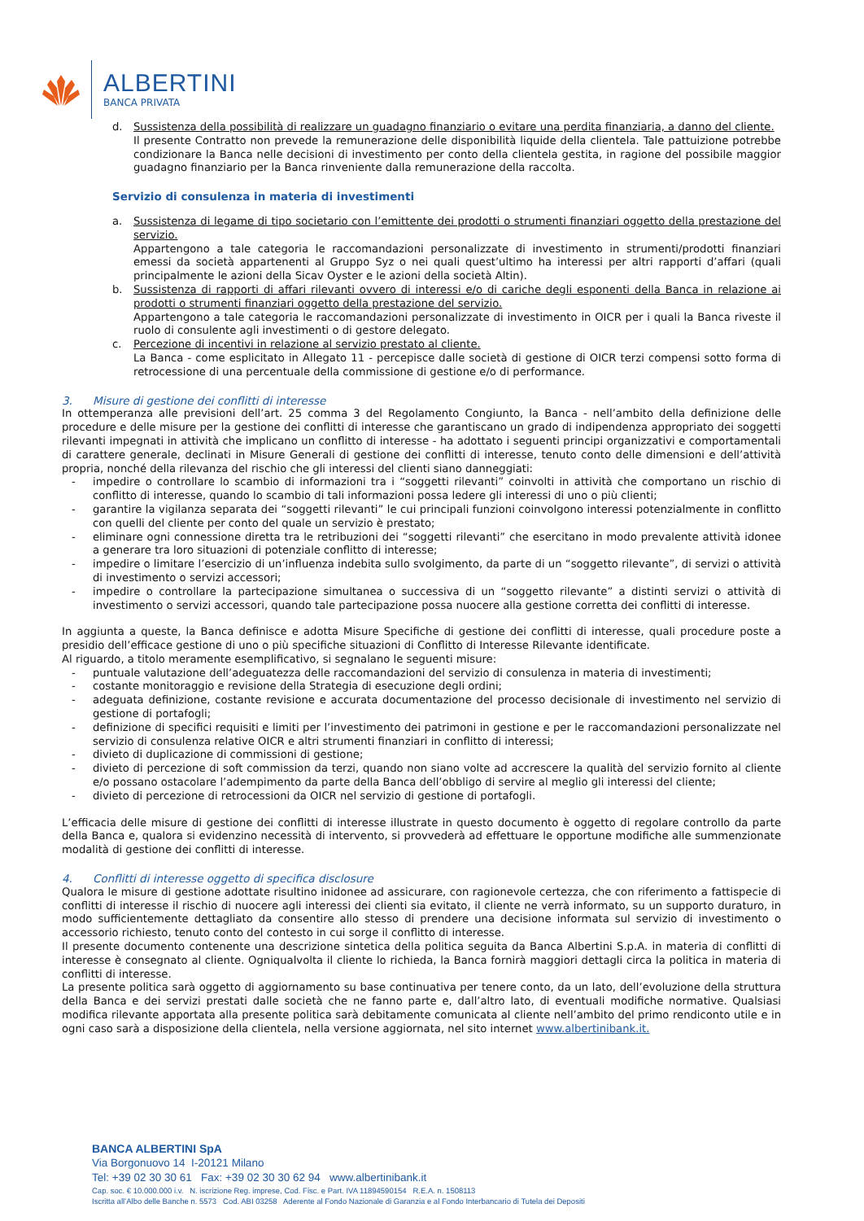ALBERTINI
BANCA PRIVATA
d. Sussistenza della possibilità di realizzare un guadagno finanziario o evitare una perdita finanziaria, a danno del cliente.
Il presente Contratto non prevede la remunerazione delle disponibilità liquide della clientela. Tale pattuizione potrebbe condizionare la Banca nelle decisioni di investimento per conto della clientela gestita, in ragione del possibile maggior guadagno finanziario per la Banca rinveniente dalla remunerazione della raccolta.
Servizio di consulenza in materia di investimenti
a. Sussistenza di legame di tipo societario con l’emittente dei prodotti o strumenti finanziari oggetto della prestazione del servizio.
Appartengono a tale categoria le raccomandazioni personalizzate di investimento in strumenti/prodotti finanziari emessi da società appartenenti al Gruppo Syz o nei quali quest’ultimo ha interessi per altri rapporti d’affari (quali principalmente le azioni della Sicav Oyster e le azioni della società Altin).
b. Sussistenza di rapporti di affari rilevanti ovvero di interessi e/o di cariche degli esponenti della Banca in relazione ai prodotti o strumenti finanziari oggetto della prestazione del servizio.
Appartengono a tale categoria le raccomandazioni personalizzate di investimento in OICR per i quali la Banca riveste il ruolo di consulente agli investimenti o di gestore delegato.
c. Percezione di incentivi in relazione al servizio prestato al cliente.
La Banca - come esplicitato in Allegato 11 - percepisce dalle società di gestione di OICR terzi compensi sotto forma di retrocessione di una percentuale della commissione di gestione e/o di performance.
3. Misure di gestione dei conflitti di interesse
In ottemperanza alle previsioni dell’art. 25 comma 3 del Regolamento Congiunto, la Banca - nell’ambito della definizione delle procedure e delle misure per la gestione dei conflitti di interesse che garantiscano un grado di indipendenza appropriato dei soggetti rilevanti impegnati in attività che implicano un conflitto di interesse - ha adottato i seguenti principi organizzativi e comportamentali di carattere generale, declinati in Misure Generali di gestione dei conflitti di interesse, tenuto conto delle dimensioni e dell’attività propria, nonché della rilevanza del rischio che gli interessi del clienti siano danneggiati:
- impedire o controllare lo scambio di informazioni tra i “soggetti rilevanti” coinvolti in attività che comportano un rischio di conflitto di interesse, quando lo scambio di tali informazioni possa ledere gli interessi di uno o più clienti;
- garantire la vigilanza separata dei “soggetti rilevanti” le cui principali funzioni coinvolgono interessi potenzialmente in conflitto con quelli del cliente per conto del quale un servizio è prestato;
- eliminare ogni connessione diretta tra le retribuzioni dei “soggetti rilevanti” che esercitano in modo prevalente attività idonee a generare tra loro situazioni di potenziale conflitto di interesse;
- impedire o limitare l’esercizio di un’influenza indebita sullo svolgimento, da parte di un “soggetto rilevante”, di servizi o attività di investimento o servizi accessori;
- impedire o controllare la partecipazione simultanea o successiva di un “soggetto rilevante” a distinti servizi o attività di investimento o servizi accessori, quando tale partecipazione possa nuocere alla gestione corretta dei conflitti di interesse.
In aggiunta a queste, la Banca definisce e adotta Misure Specifiche di gestione dei conflitti di interesse, quali procedure poste a presidio dell’efficace gestione di uno o più specifiche situazioni di Conflitto di Interesse Rilevante identificate.
Al riguardo, a titolo meramente esemplificativo, si segnalano le seguenti misure:
- puntuale valutazione dell’adeguatezza delle raccomandazioni del servizio di consulenza in materia di investimenti;
- costante monitoraggio e revisione della Strategia di esecuzione degli ordini;
- adeguata definizione, costante revisione e accurata documentazione del processo decisionale di investimento nel servizio di gestione di portafogli;
- definizione di specifici requisiti e limiti per l’investimento dei patrimoni in gestione e per le raccomandazioni personalizzate nel servizio di consulenza relative OICR e altri strumenti finanziari in conflitto di interessi;
- divieto di duplicazione di commissioni di gestione;
- divieto di percezione di soft commission da terzi, quando non siano volte ad accrescere la qualità del servizio fornito al cliente e/o possano ostacolare l’adempimento da parte della Banca dell’obbligo di servire al meglio gli interessi del cliente;
- divieto di percezione di retrocessioni da OICR nel servizio di gestione di portafogli.
L’efficacia delle misure di gestione dei conflitti di interesse illustrate in questo documento è oggetto di regolare controllo da parte della Banca e, qualora si evidenzino necessità di intervento, si provvederà ad effettuare le opportune modifiche alle summenzionate modalità di gestione dei conflitti di interesse.
4. Conflitti di interesse oggetto di specifica disclosure
Qualora le misure di gestione adottate risultino inidonee ad assicurare, con ragionevole certezza, che con riferimento a fattispecie di conflitti di interesse il rischio di nuocere agli interessi dei clienti sia evitato, il cliente ne verrà informato, su un supporto duraturo, in modo sufficientemente dettagliato da consentire allo stesso di prendere una decisione informata sul servizio di investimento o accessorio richiesto, tenuto conto del contesto in cui sorge il conflitto di interesse.
Il presente documento contenente una descrizione sintetica della politica seguita da Banca Albertini S.p.A. in materia di conflitti di interesse è consegnato al cliente. Ogniqualvolta il cliente lo richieda, la Banca fornirà maggiori dettagli circa la politica in materia di conflitti di interesse.
La presente politica sarà oggetto di aggiornamento su base continuativa per tenere conto, da un lato, dell’evoluzione della struttura della Banca e dei servizi prestati dalle società che ne fanno parte e, dall’altro lato, di eventuali modifiche normative. Qualsiasi modifica rilevante apportata alla presente politica sarà debitamente comunicata al cliente nell’ambito del primo rendiconto utile e in ogni caso sarà a disposizione della clientela, nella versione aggiornata, nel sito internet www.albertinibank.it.
BANCA ALBERTINI SpA
Via Borgonuovo 14 I-20121 Milano
Tel: +39 02 30 30 61 Fax: +39 02 30 30 62 94 www.albertinibank.it
Cap. soc. € 10.000.000 i.v. N. iscrizione Reg. imprese, Cod. Fisc. e Part. IVA 11894590154 R.E.A. n. 1508113
Iscritta all’Albo delle Banche n. 5573 Cod. ABI 03258 Aderente al Fondo Nazionale di Garanzia e al Fondo Interbancario di Tutela dei Depositi